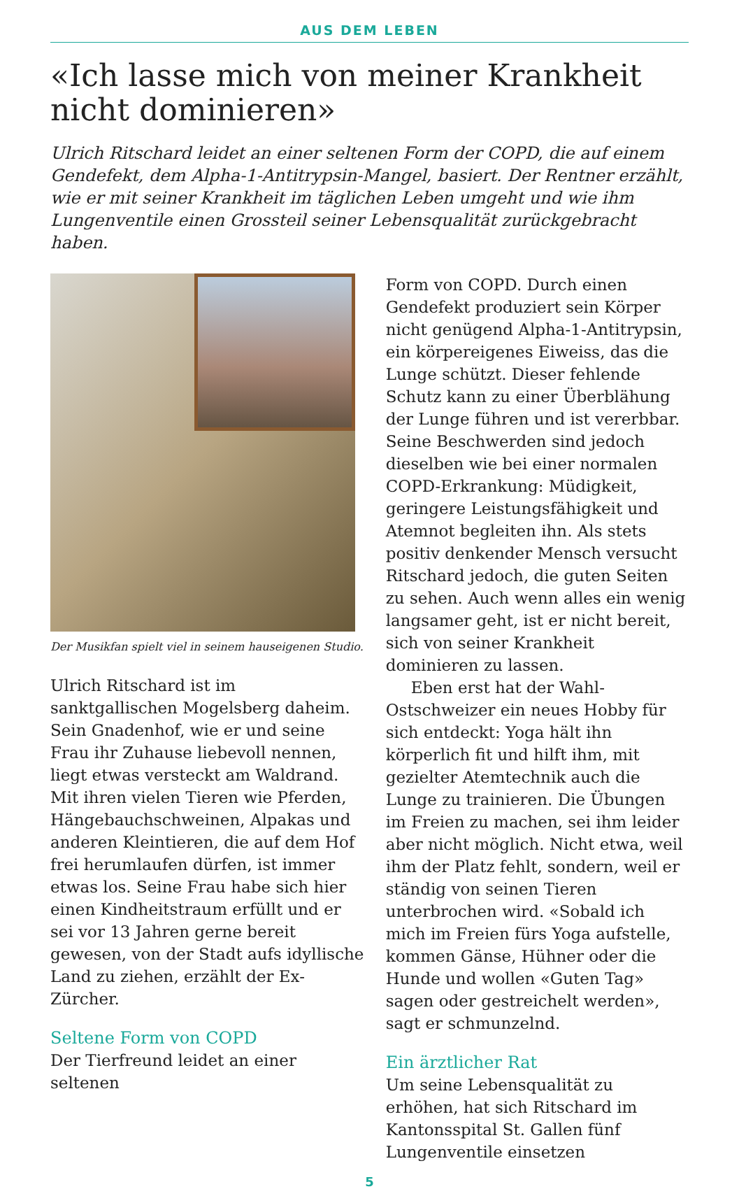AUS DEM LEBEN
«Ich lasse mich von meiner Krankheit nicht dominieren»
Ulrich Ritschard leidet an einer seltenen Form der COPD, die auf einem Gendefekt, dem Alpha-1-Antitrypsin-Mangel, basiert. Der Rentner erzählt, wie er mit seiner Krankheit im täglichen Leben umgeht und wie ihm Lungenventile einen Grossteil seiner Lebensqualität zurückgebracht haben.
Der Musikfan spielt viel in seinem hauseigenen Studio.
Ulrich Ritschard ist im sanktgallischen Mogelsberg daheim. Sein Gnadenhof, wie er und seine Frau ihr Zuhause liebevoll nennen, liegt etwas versteckt am Waldrand. Mit ihren vielen Tieren wie Pferden, Hängebauchschweinen, Alpakas und anderen Kleintieren, die auf dem Hof frei herumlaufen dürfen, ist immer etwas los. Seine Frau habe sich hier einen Kindheitstraum erfüllt und er sei vor 13 Jahren gerne bereit gewesen, von der Stadt aufs idyllische Land zu ziehen, erzählt der Ex-Zürcher.
Seltene Form von COPD
Der Tierfreund leidet an einer seltenen
Form von COPD. Durch einen Gendefekt produziert sein Körper nicht genügend Alpha-1-Antitrypsin, ein körpereigenes Eiweiss, das die Lunge schützt. Dieser fehlende Schutz kann zu einer Überblähung der Lunge führen und ist vererbbar. Seine Beschwerden sind jedoch dieselben wie bei einer normalen COPD-Erkrankung: Müdigkeit, geringere Leistungsfähigkeit und Atemnot begleiten ihn. Als stets positiv denkender Mensch versucht Ritschard jedoch, die guten Seiten zu sehen. Auch wenn alles ein wenig langsamer geht, ist er nicht bereit, sich von seiner Krankheit dominieren zu lassen.
Eben erst hat der Wahl-Ostschweizer ein neues Hobby für sich entdeckt: Yoga hält ihn körperlich fit und hilft ihm, mit gezielter Atemtechnik auch die Lunge zu trainieren. Die Übungen im Freien zu machen, sei ihm leider aber nicht möglich. Nicht etwa, weil ihm der Platz fehlt, sondern, weil er ständig von seinen Tieren unterbrochen wird. «Sobald ich mich im Freien fürs Yoga aufstelle, kommen Gänse, Hühner oder die Hunde und wollen «Guten Tag» sagen oder gestreichelt werden», sagt er schmunzelnd.
Ein ärztlicher Rat
Um seine Lebensqualität zu erhöhen, hat sich Ritschard im Kantonsspital St. Gallen fünf Lungenventile einsetzen
5